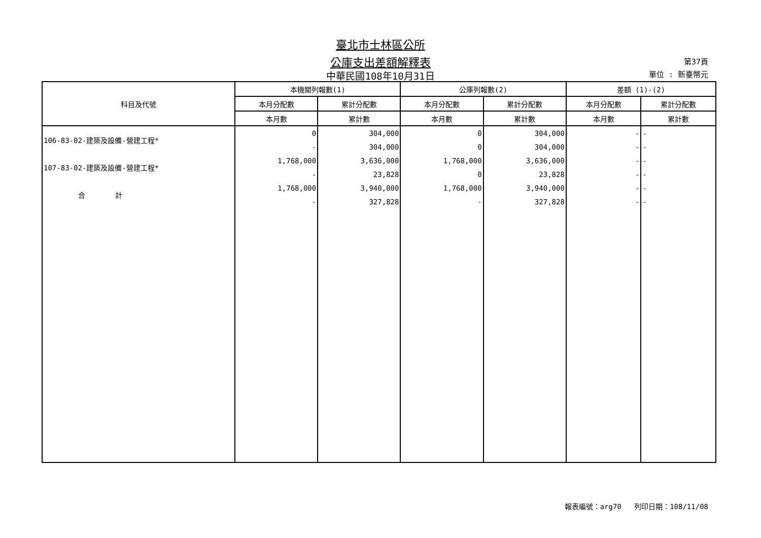臺北市士林區公所
公庫支出差額解釋表
中華民國108年10月31日
第37頁
單位 : 新臺幣元
| 科目及代號 | 本機關列報數(1) | | 公庫列報數(2) | | 差額 (1)-(2) | |
| --- | --- | --- | --- | --- | --- | --- |
| | 本月分配數 | 累計分配數 | 本月分配數 | 累計分配數 | 本月分配數 | 累計分配數 |
| | 本月數 | 累計數 | 本月數 | 累計數 | 本月數 | 累計數 |
| 106-83-02-建築及設備-營建工程* | 0 | 304,000 | 0 | 304,000 | - | - |
| | - | 304,000 | 0 | 304,000 | - | - |
| 107-83-02-建築及設備-營建工程* | 1,768,000 | 3,636,000 | 1,768,000 | 3,636,000 | - | - |
| | - | 23,828 | 0 | 23,828 | - | - |
| 合 計 | 1,768,000 | 3,940,000 | 1,768,000 | 3,940,000 | - | - |
| | - | 327,828 | - | 327,828 | - | - |
報表編號：arg70 列印日期：108/11/08